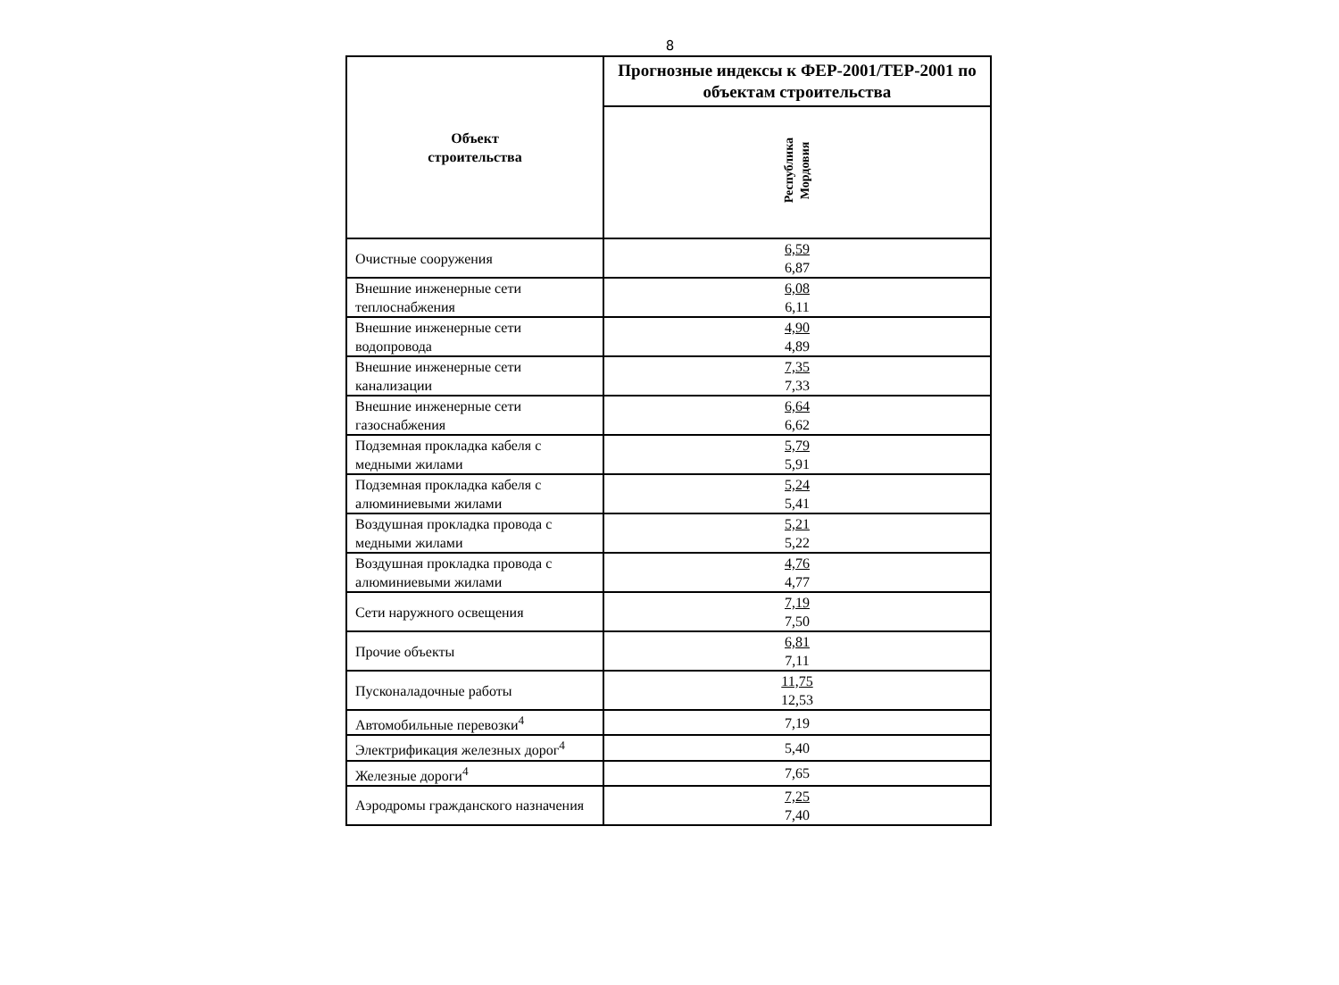8
| Объект строительства | Прогнозные индексы к ФЕР-2001/ТЕР-2001 по объектам строительства |
| --- | --- |
| | Республика Мордовия |
| Очистные сооружения | 6,59 6,87 |
| Внешние инженерные сети теплоснабжения | 6,08 6,11 |
| Внешние инженерные сети водопровода | 4,90 4,89 |
| Внешние инженерные сети канализации | 7,35 7,33 |
| Внешние инженерные сети газоснабжения | 6,64 6,62 |
| Подземная прокладка кабеля с медными жилами | 5,79 5,91 |
| Подземная прокладка кабеля с алюминиевыми жилами | 5,24 5,41 |
| Воздушная прокладка провода с медными жилами | 5,21 5,22 |
| Воздушная прокладка провода с алюминиевыми жилами | 4,76 4,77 |
| Сети наружного освещения | 7,19 7,50 |
| Прочие объекты | 6,81 7,11 |
| Пусконаладочные работы | 11,75 12,53 |
| Автомобильные перевозки<sup>4</sup> | 7,19 |
| Электрификация железных дорог<sup>4</sup> | 5,40 |
| Железные дороги<sup>4</sup> | 7,65 |
| Аэродромы гражданского назначения | 7,25 7,40 |